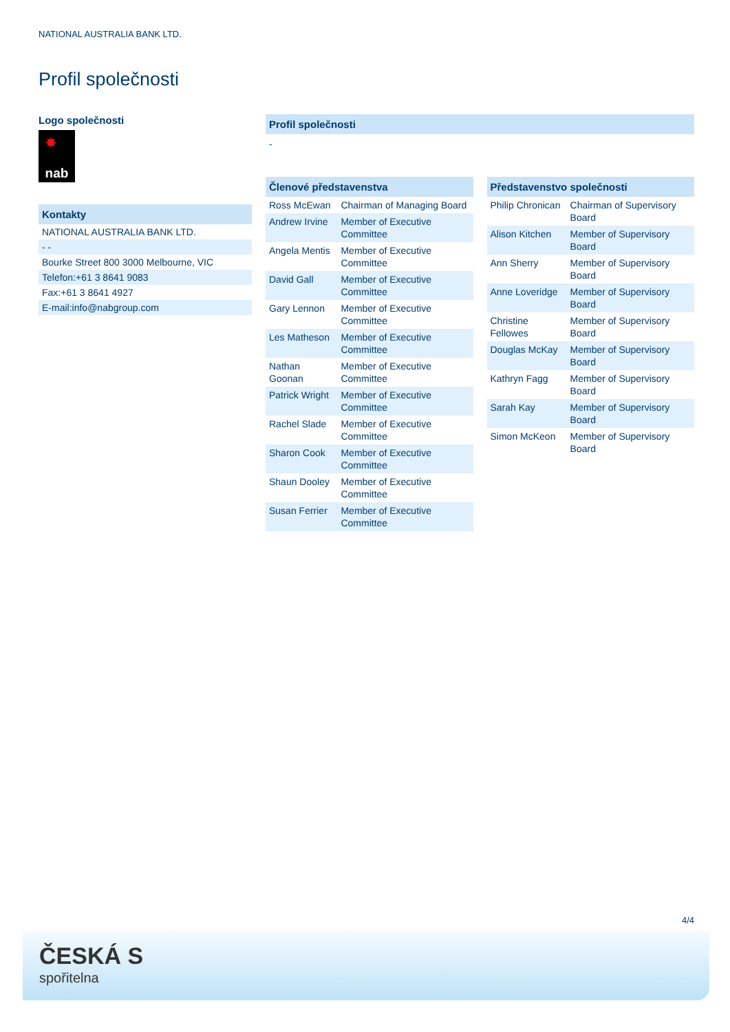NATIONAL AUSTRALIA BANK LTD.
Profil společnosti
Logo společnosti
✸
nab
Kontakty
NATIONAL AUSTRALIA BANK LTD.
- -
Bourke Street 800 3000 Melbourne, VIC
Telefon:+61 3 8641 9083
Fax:+61 3 8641 4927
E-mail:info@nabgroup.com
Profil společnosti
-
Členové představenstva
| Ross McEwan | Chairman of Managing Board |
| Andrew Irvine | Member of Executive Committee |
| Angela Mentis | Member of Executive Committee |
| David Gall | Member of Executive Committee |
| Gary Lennon | Member of Executive Committee |
| Les Matheson | Member of Executive Committee |
| Nathan Goonan | Member of Executive Committee |
| Patrick Wright | Member of Executive Committee |
| Rachel Slade | Member of Executive Committee |
| Sharon Cook | Member of Executive Committee |
| Shaun Dooley | Member of Executive Committee |
| Susan Ferrier | Member of Executive Committee |
Představenstvo společnosti
| Philip Chronican | Chairman of Supervisory Board |
| Alison Kitchen | Member of Supervisory Board |
| Ann Sherry | Member of Supervisory Board |
| Anne Loveridge | Member of Supervisory Board |
| Christine Fellowes | Member of Supervisory Board |
| Douglas McKay | Member of Supervisory Board |
| Kathryn Fagg | Member of Supervisory Board |
| Sarah Kay | Member of Supervisory Board |
| Simon McKeon | Member of Supervisory Board |
4/4
ČESKÁ S
spořitelna